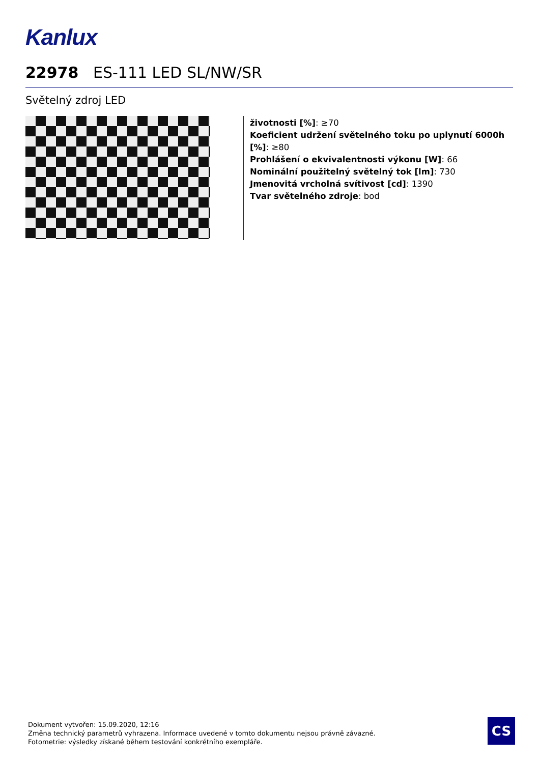Kanlux
22978 ES-111 LED SL/NW/SR
Světelný zdroj LED
životnosti [%]: ≥70
Koeficient udržení světelného toku po uplynutí 6000h [%]: ≥80
Prohlášení o ekvivalentnosti výkonu [W]: 66
Nominální použitelný světelný tok [lm]: 730
Jmenovitá vrcholná svítivost [cd]: 1390
Tvar světelného zdroje: bod
Dokument vytvořen: 15.09.2020, 12:16
Změna technický parametrů vyhrazena. Informace uvedené v tomto dokumentu nejsou právně závazné.
Fotometrie: výsledky získané během testování konkrétního exempláře.
CS